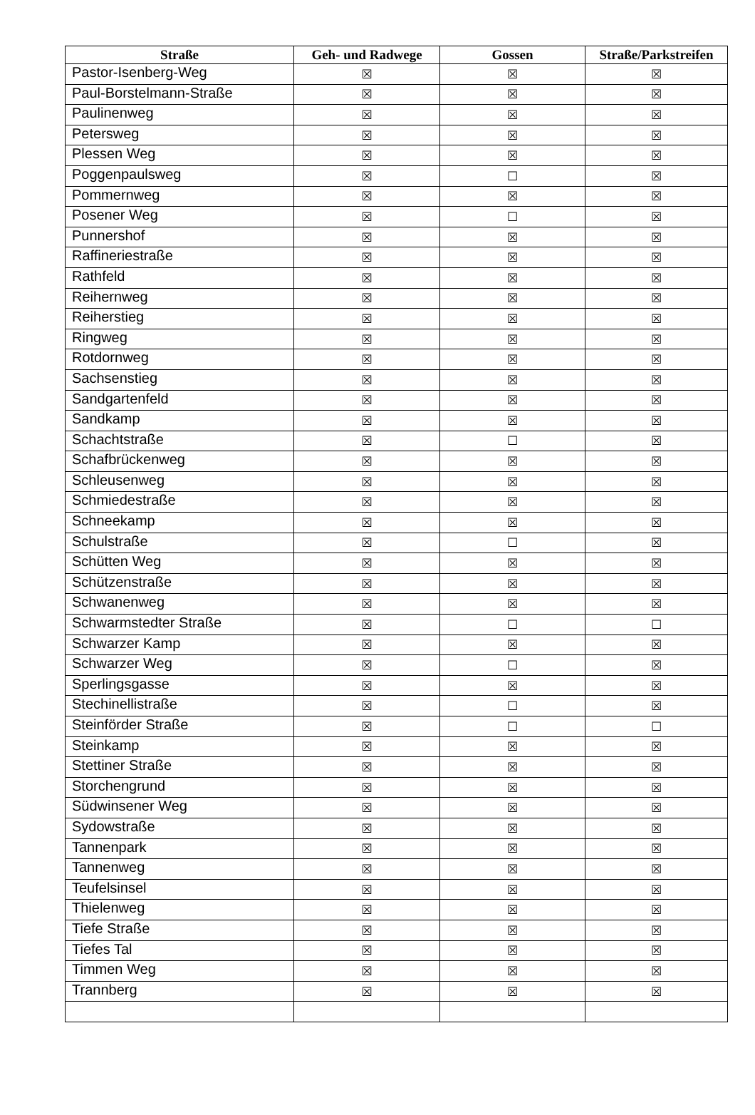| Straße | Geh- und Radwege | Gossen | Straße/Parkstreifen |
| --- | --- | --- | --- |
| Pastor-Isenberg-Weg | ☒ | ☒ | ☒ |
| Paul-Borstelmann-Straße | ☒ | ☒ | ☒ |
| Paulinenweg | ☒ | ☒ | ☒ |
| Petersweg | ☒ | ☒ | ☒ |
| Plessen Weg | ☒ | ☒ | ☒ |
| Poggenpaulsweg | ☒ | ☐ | ☒ |
| Pommernweg | ☒ | ☒ | ☒ |
| Posener Weg | ☒ | ☐ | ☒ |
| Punnershof | ☒ | ☒ | ☒ |
| Raffineriestraße | ☒ | ☒ | ☒ |
| Rathfeld | ☒ | ☒ | ☒ |
| Reihernweg | ☒ | ☒ | ☒ |
| Reiherstieg | ☒ | ☒ | ☒ |
| Ringweg | ☒ | ☒ | ☒ |
| Rotdornweg | ☒ | ☒ | ☒ |
| Sachsenstieg | ☒ | ☒ | ☒ |
| Sandgartenfeld | ☒ | ☒ | ☒ |
| Sandkamp | ☒ | ☒ | ☒ |
| Schachtstraße | ☒ | ☐ | ☒ |
| Schafbrückenweg | ☒ | ☒ | ☒ |
| Schleusenweg | ☒ | ☒ | ☒ |
| Schmiedestraße | ☒ | ☒ | ☒ |
| Schneekamp | ☒ | ☒ | ☒ |
| Schulstraße | ☒ | ☐ | ☒ |
| Schütten Weg | ☒ | ☒ | ☒ |
| Schützenstraße | ☒ | ☒ | ☒ |
| Schwanenweg | ☒ | ☒ | ☒ |
| Schwarmstedter Straße | ☒ | ☐ | ☐ |
| Schwarzer Kamp | ☒ | ☒ | ☒ |
| Schwarzer Weg | ☒ | ☐ | ☒ |
| Sperlingsgasse | ☒ | ☒ | ☒ |
| Stechinellistraße | ☒ | ☐ | ☒ |
| Steinförder Straße | ☒ | ☐ | ☐ |
| Steinkamp | ☒ | ☒ | ☒ |
| Stettiner Straße | ☒ | ☒ | ☒ |
| Storchengrund | ☒ | ☒ | ☒ |
| Südwinsener Weg | ☒ | ☒ | ☒ |
| Sydowstraße | ☒ | ☒ | ☒ |
| Tannenpark | ☒ | ☒ | ☒ |
| Tannenweg | ☒ | ☒ | ☒ |
| Teufelsinsel | ☒ | ☒ | ☒ |
| Thielenweg | ☒ | ☒ | ☒ |
| Tiefe Straße | ☒ | ☒ | ☒ |
| Tiefes Tal | ☒ | ☒ | ☒ |
| Timmen Weg | ☒ | ☒ | ☒ |
| Trannberg | ☒ | ☒ | ☒ |